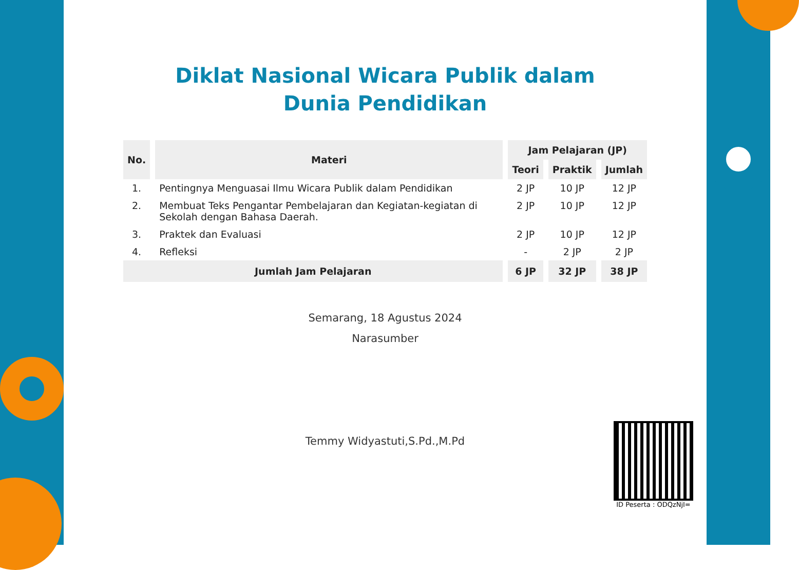Diklat Nasional Wicara Publik dalam
Dunia Pendidikan
| No. | Materi | Jam Pelajaran (JP) | | |
| --- | --- | --- | --- | --- |
| | | Teori | Praktik | Jumlah |
| 1. | Pentingnya Menguasai Ilmu Wicara Publik dalam Pendidikan | 2 JP | 10 JP | 12 JP |
| 2. | Membuat Teks Pengantar Pembelajaran dan Kegiatan-kegiatan di Sekolah dengan Bahasa Daerah. | 2 JP | 10 JP | 12 JP |
| 3. | Praktek dan Evaluasi | 2 JP | 10 JP | 12 JP |
| 4. | Refleksi | - | 2 JP | 2 JP |
| Jumlah Jam Pelajaran | | 6 JP | 32 JP | 38 JP |
Semarang, 18 Agustus 2024
Narasumber
Temmy Widyastuti,S.Pd.,M.Pd
ID Peserta : ODQzNjI=